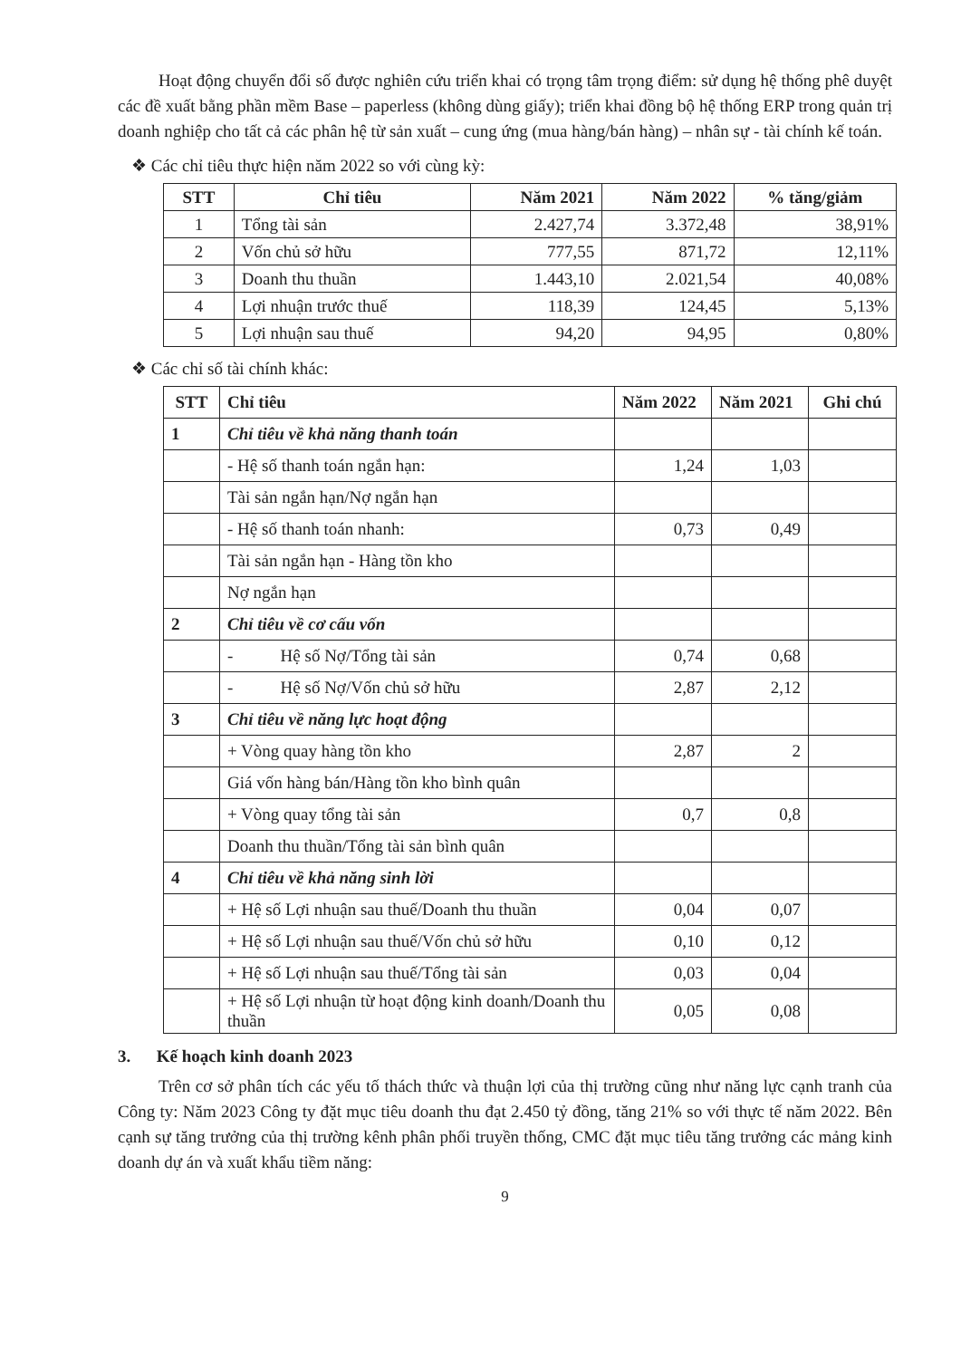Hoạt động chuyển đổi số được nghiên cứu triển khai có trọng tâm trọng điểm: sử dụng hệ thống phê duyệt các đề xuất bằng phần mềm Base – paperless (không dùng giấy); triển khai đồng bộ hệ thống ERP trong quản trị doanh nghiệp cho tất cả các phân hệ từ sản xuất – cung ứng (mua hàng/bán hàng) – nhân sự - tài chính kế toán.
❖ Các chỉ tiêu thực hiện năm 2022 so với cùng kỳ:
| STT | Chỉ tiêu | Năm 2021 | Năm 2022 | % tăng/giảm |
| --- | --- | --- | --- | --- |
| 1 | Tổng tài sản | 2.427,74 | 3.372,48 | 38,91% |
| 2 | Vốn chủ sở hữu | 777,55 | 871,72 | 12,11% |
| 3 | Doanh thu thuần | 1.443,10 | 2.021,54 | 40,08% |
| 4 | Lợi nhuận trước thuế | 118,39 | 124,45 | 5,13% |
| 5 | Lợi nhuận sau thuế | 94,20 | 94,95 | 0,80% |
❖ Các chỉ số tài chính khác:
| STT | Chỉ tiêu | Năm 2022 | Năm 2021 | Ghi chú |
| --- | --- | --- | --- | --- |
| 1 | Chỉ tiêu về khả năng thanh toán | | | |
| | - Hệ số thanh toán ngắn hạn: | 1,24 | 1,03 | |
| | Tài sản ngắn hạn/Nợ ngắn hạn | | | |
| | - Hệ số thanh toán nhanh: | 0,73 | 0,49 | |
| | Tài sản ngắn hạn - Hàng tồn kho | | | |
| | Nợ ngắn hạn | | | |
| 2 | Chỉ tiêu về cơ cấu vốn | | | |
| | - Hệ số Nợ/Tổng tài sản | 0,74 | 0,68 | |
| | - Hệ số Nợ/Vốn chủ sở hữu | 2,87 | 2,12 | |
| 3 | Chỉ tiêu về năng lực hoạt động | | | |
| | + Vòng quay hàng tồn kho | 2,87 | 2 | |
| | Giá vốn hàng bán/Hàng tồn kho bình quân | | | |
| | + Vòng quay tổng tài sản | 0,7 | 0,8 | |
| | Doanh thu thuần/Tổng tài sản bình quân | | | |
| 4 | Chỉ tiêu về khả năng sinh lời | | | |
| | + Hệ số Lợi nhuận sau thuế/Doanh thu thuần | 0,04 | 0,07 | |
| | + Hệ số Lợi nhuận sau thuế/Vốn chủ sở hữu | 0,10 | 0,12 | |
| | + Hệ số Lợi nhuận sau thuế/Tổng tài sản | 0,03 | 0,04 | |
| | + Hệ số Lợi nhuận từ hoạt động kinh doanh/Doanh thu thuần | 0,05 | 0,08 | |
3. Kế hoạch kinh doanh 2023
Trên cơ sở phân tích các yếu tố thách thức và thuận lợi của thị trường cũng như năng lực cạnh tranh của Công ty: Năm 2023 Công ty đặt mục tiêu doanh thu đạt 2.450 tỷ đồng, tăng 21% so với thực tế năm 2022. Bên cạnh sự tăng trưởng của thị trường kênh phân phối truyền thống, CMC đặt mục tiêu tăng trưởng các mảng kinh doanh dự án và xuất khẩu tiềm năng:
9